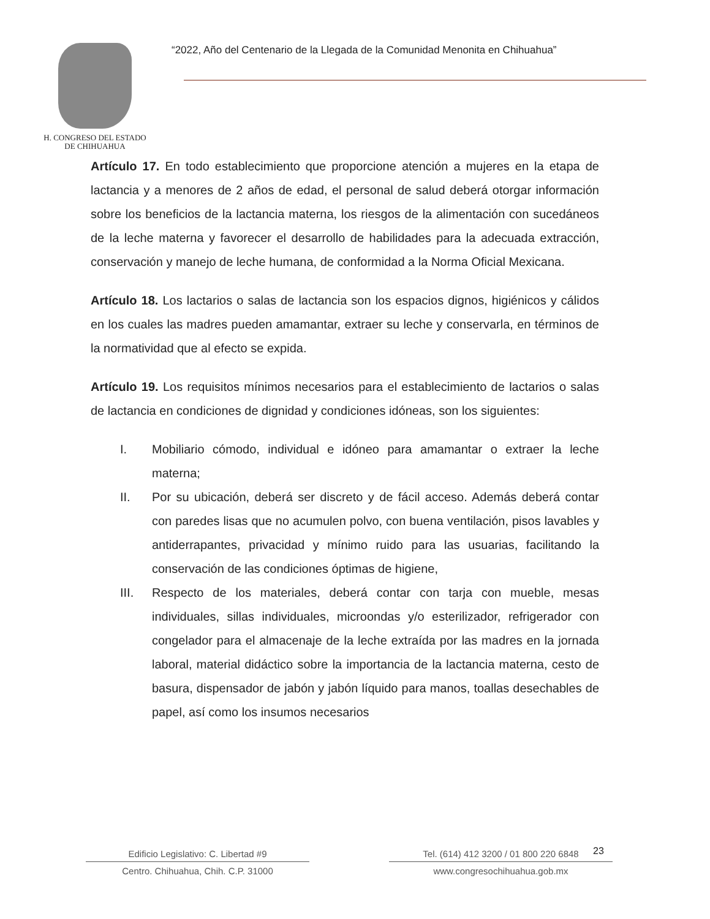H. CONGRESO DEL ESTADO
DE CHIHUAHUA
“2022, Año del Centenario de la Llegada de la Comunidad Menonita en Chihuahua”
Artículo 17. En todo establecimiento que proporcione atención a mujeres en la etapa de lactancia y a menores de 2 años de edad, el personal de salud deberá otorgar información sobre los beneficios de la lactancia materna, los riesgos de la alimentación con sucedáneos de la leche materna y favorecer el desarrollo de habilidades para la adecuada extracción, conservación y manejo de leche humana, de conformidad a la Norma Oficial Mexicana.
Artículo 18. Los lactarios o salas de lactancia son los espacios dignos, higiénicos y cálidos en los cuales las madres pueden amamantar, extraer su leche y conservarla, en términos de la normatividad que al efecto se expida.
Artículo 19. Los requisitos mínimos necesarios para el establecimiento de lactarios o salas de lactancia en condiciones de dignidad y condiciones idóneas, son los siguientes:
I. Mobiliario cómodo, individual e idóneo para amamantar o extraer la leche materna;
II. Por su ubicación, deberá ser discreto y de fácil acceso. Además deberá contar con paredes lisas que no acumulen polvo, con buena ventilación, pisos lavables y antiderrapantes, privacidad y mínimo ruido para las usuarias, facilitando la conservación de las condiciones óptimas de higiene,
III. Respecto de los materiales, deberá contar con tarja con mueble, mesas individuales, sillas individuales, microondas y/o esterilizador, refrigerador con congelador para el almacenaje de la leche extraída por las madres en la jornada laboral, material didáctico sobre la importancia de la lactancia materna, cesto de basura, dispensador de jabón y jabón líquido para manos, toallas desechables de papel, así como los insumos necesarios
23
Edificio Legislativo: C. Libertad #9
Centro. Chihuahua, Chih. C.P. 31000
Tel. (614) 412 3200 / 01 800 220 6848
www.congresochihuahua.gob.mx